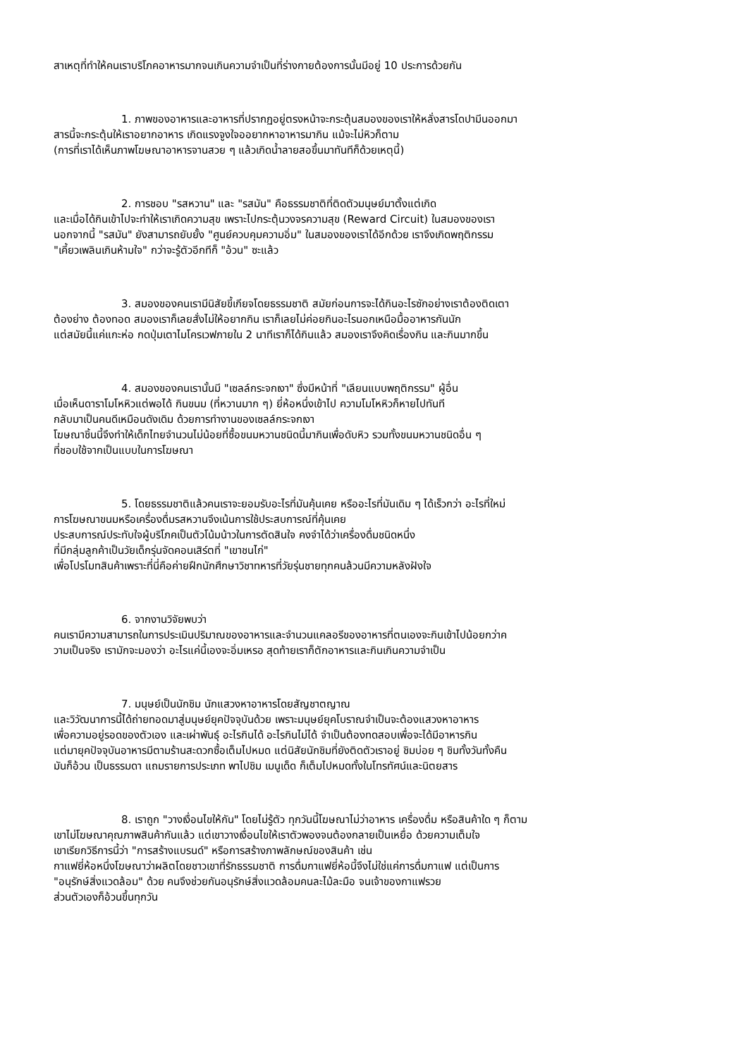สาเหตุที่ทำให้คนเราบริโภคอาหารมากจนเกินความจำเป็นที่ร่างกายต้องการนั้นมีอยู่ 10 ประการด้วยกัน
1. ภาพของอาหารและอาหารที่ปรากฏอยู่ตรงหน้าจะกระตุ้นสมองของเราให้หลั่งสารโดปามีนออกมา
สารนี้จะกระตุ้นให้เราอยากอาหาร เกิดแรงจูงใจออยากหาอาหารมากิน แม้จะไม่หิวก็ตาม
(การที่เราได้เห็นภาพโฆษณาอาหารจานสวย ๆ แล้วเกิดน้ำลายสอขึ้นมาทันทีก็ด้วยเหตุนี้)
2. การชอบ "รสหวาน" และ "รสมัน" คือธรรมชาติที่ติดตัวมนุษย์มาตั้งแต่เกิด
และเมื่อได้กินเข้าไปจะทำให้เราเกิดความสุข เพราะไปกระตุ้นวงจรความสุข (Reward Circuit) ในสมองของเรา
นอกจากนี้ "รสมัน" ยังสามารถยับยั้ง "ศูนย์ควบคุมความอิ่ม" ในสมองของเราได้อีกด้วย เราจึงเกิดพฤติกรรม
"เคี้ยวเพลินเกินห้ามใจ" กว่าจะรู้ตัวอีกทีก็ "อ้วน" ซะแล้ว
3. สมองของคนเรามีนิสัยขี้เกียจโดยธรรมชาติ สมัยก่อนการจะได้กินอะไรซักอย่างเราต้องติดเตา
ต้องย่าง ต้องทอด สมองเราก็เลยสั่งไม่ให้อยากกิน เราก็เลยไม่ค่อยกินอะไรนอกเหนือมื้ออาหารกันนัก
แต่สมัยนี้แค่แกะห่อ กดปุ่มเตาไมโครเวฟภายใน 2 นาทีเราก็ได้กินแล้ว สมองเราจึงคิดเรื่องกิน และกินมากขึ้น
4. สมองของคนเรานั้นมี "เซลล์กระจกเงา" ซึ่งมีหน้าที่ "เลียนแบบพฤติกรรม" ผู้อื่น
เมื่อเห็นดาราโมโหหิวแต่พอได้ กินขนม (ที่หวานมาก ๆ) ยี่ห้อหนึ่งเข้าไป ความโมโหหิวก็หายไปทันที
กลับมาเป็นคนดีเหมือนดังเดิม ด้วยการทำงานของเซลล์กระจกเงา
โฆษณาชิ้นนี้จึงทำให้เด็กไทยจำนวนไม่น้อยที่ซื้อขนมหวานชนิดนี้มากินเพื่อดับหิว รวมทั้งขนมหวานชนิดอื่น ๆ
ที่ชอบใช้จากเป็นแบบในการโฆษณา
5. โดยธรรมชาติแล้วคนเราจะยอมรับอะไรที่มันคุ้นเคย หรืออะไรที่มันเดิม ๆ ได้เร็วกว่า อะไรที่ใหม่
การโฆษณาขนมหรือเครื่องดื่มรสหวานจึงเน้นการใช้ประสบการณ์ที่คุ้นเคย
ประสบการณ์ประทับใจผู้บริโภคเป็นตัวโน้มน้าวในการตัดสินใจ คงจำได้ว่าเครื่องดื่มชนิดหนึ่ง
ที่มีกลุ่มลูกค้าเป็นวัยเด็กรุ่นจัดคอนเสิร์ตที่ "เขาชนไก่"
เพื่อโปรโมทสินค้าเพราะที่นี่คือค่ายฝึกนักศึกษาวิชาทหารที่วัยรุ่นชายทุกคนล้วนมีความหลังฝังใจ
6. จากงานวิจัยพบว่า
คนเรามีความสามารถในการประเมินปริมาณของอาหารและจำนวนแคลอรีของอาหารที่ตนเองจะกินเข้าไปน้อยกว่าค
วามเป็นจริง เรามักจะมองว่า อะไรแค่นี้เองจะอิ่มเหรอ สุดท้ายเราก็ตักอาหารและกินเกินความจำเป็น
7. มนุษย์เป็นนักชิม นักแสวงหาอาหารโดยสัญชาตญาณ
และวิวัฒนาการนี้ได้ถ่ายทอดมาสู่มนุษย์ยุคปัจจุบันด้วย เพราะมนุษย์ยุคโบราณจำเป็นจะต้องแสวงหาอาหาร
เพื่อความอยู่รอดของตัวเอง และเผ่าพันธุ์ อะไรกินได้ อะไรกินไม่ได้ จำเป็นต้องทดสอบเพื่อจะได้มีอาหารกิน
แต่มายุคปัจจุบันอาหารมีตามร้านสะดวกซื้อเต็มไปหมด แต่นิสัยนักชิมที่ยังติดตัวเราอยู่ ชิมบ่อย ๆ ชิมทั้งวันทั้งคืน
มันก็อ้วน เป็นธรรมดา แถมรายการประเภท พาไปชิม เมนูเด็ด ก็เต็มไปหมดทั้งในโทรทัศน์และนิตยสาร
8. เราถูก "วางเงื่อนไขให้กัน" โดยไม่รู้ตัว ทุกวันนี้โฆษณาไม่ว่าอาหาร เครื่องดื่ม หรือสินค้าใด ๆ ก็ตาม
เขาไม่โฆษณาคุณภาพสินค้ากันแล้ว แต่เขาวางเงื่อนไขให้เราตัวพองจนต้องกลายเป็นเหยื่อ ด้วยความเต็มใจ
เขาเรียกวิธีการนี้ว่า "การสร้างแบรนด์" หรือการสร้างภาพลักษณ์ของสินค้า เช่น
กาแฟยี่ห้อหนึ่งโฆษณาว่าผลิตโดยชาวเขาที่รักธรรมชาติ การดื่มกาแฟยี่ห้อนี้จึงไม่ใช่แค่การดื่มกาแฟ แต่เป็นการ
"อนุรักษ์สิ่งแวดล้อม" ด้วย คนจึงช่วยกันอนุรักษ์สิ่งแวดล้อมคนละไม้ละมือ จนเจ้าของกาแฟรวย
ส่วนตัวเองก็อ้วนขึ้นทุกวัน